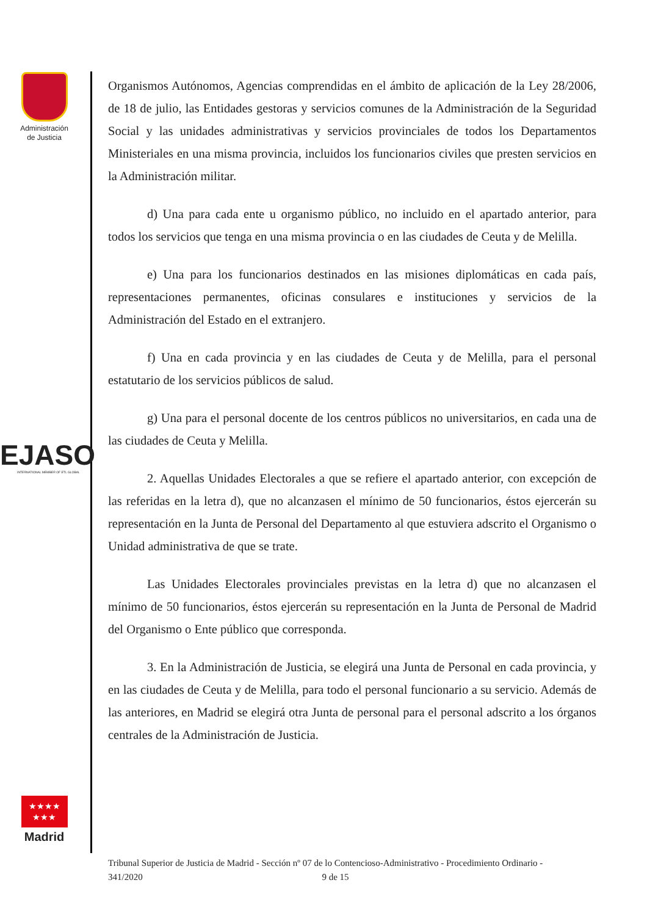Administración
de Justicia
EJASO
INTERNATIONAL MEMBER OF ETL GLOBAL
★★★★
★★★
Madrid
Organismos Autónomos, Agencias comprendidas en el ámbito de aplicación de la Ley 28/2006, de 18 de julio, las Entidades gestoras y servicios comunes de la Administración de la Seguridad Social y las unidades administrativas y servicios provinciales de todos los Departamentos Ministeriales en una misma provincia, incluidos los funcionarios civiles que presten servicios en la Administración militar.
d) Una para cada ente u organismo público, no incluido en el apartado anterior, para todos los servicios que tenga en una misma provincia o en las ciudades de Ceuta y de Melilla.
e) Una para los funcionarios destinados en las misiones diplomáticas en cada país, representaciones permanentes, oficinas consulares e instituciones y servicios de la Administración del Estado en el extranjero.
f) Una en cada provincia y en las ciudades de Ceuta y de Melilla, para el personal estatutario de los servicios públicos de salud.
g) Una para el personal docente de los centros públicos no universitarios, en cada una de las ciudades de Ceuta y Melilla.
2. Aquellas Unidades Electorales a que se refiere el apartado anterior, con excepción de las referidas en la letra d), que no alcanzasen el mínimo de 50 funcionarios, éstos ejercerán su representación en la Junta de Personal del Departamento al que estuviera adscrito el Organismo o Unidad administrativa de que se trate.
Las Unidades Electorales provinciales previstas en la letra d) que no alcanzasen el mínimo de 50 funcionarios, éstos ejercerán su representación en la Junta de Personal de Madrid del Organismo o Ente público que corresponda.
3. En la Administración de Justicia, se elegirá una Junta de Personal en cada provincia, y en las ciudades de Ceuta y de Melilla, para todo el personal funcionario a su servicio. Además de las anteriores, en Madrid se elegirá otra Junta de personal para el personal adscrito a los órganos centrales de la Administración de Justicia.
Tribunal Superior de Justicia de Madrid - Sección nº 07 de lo Contencioso-Administrativo - Procedimiento Ordinario -
341/2020 9 de 15